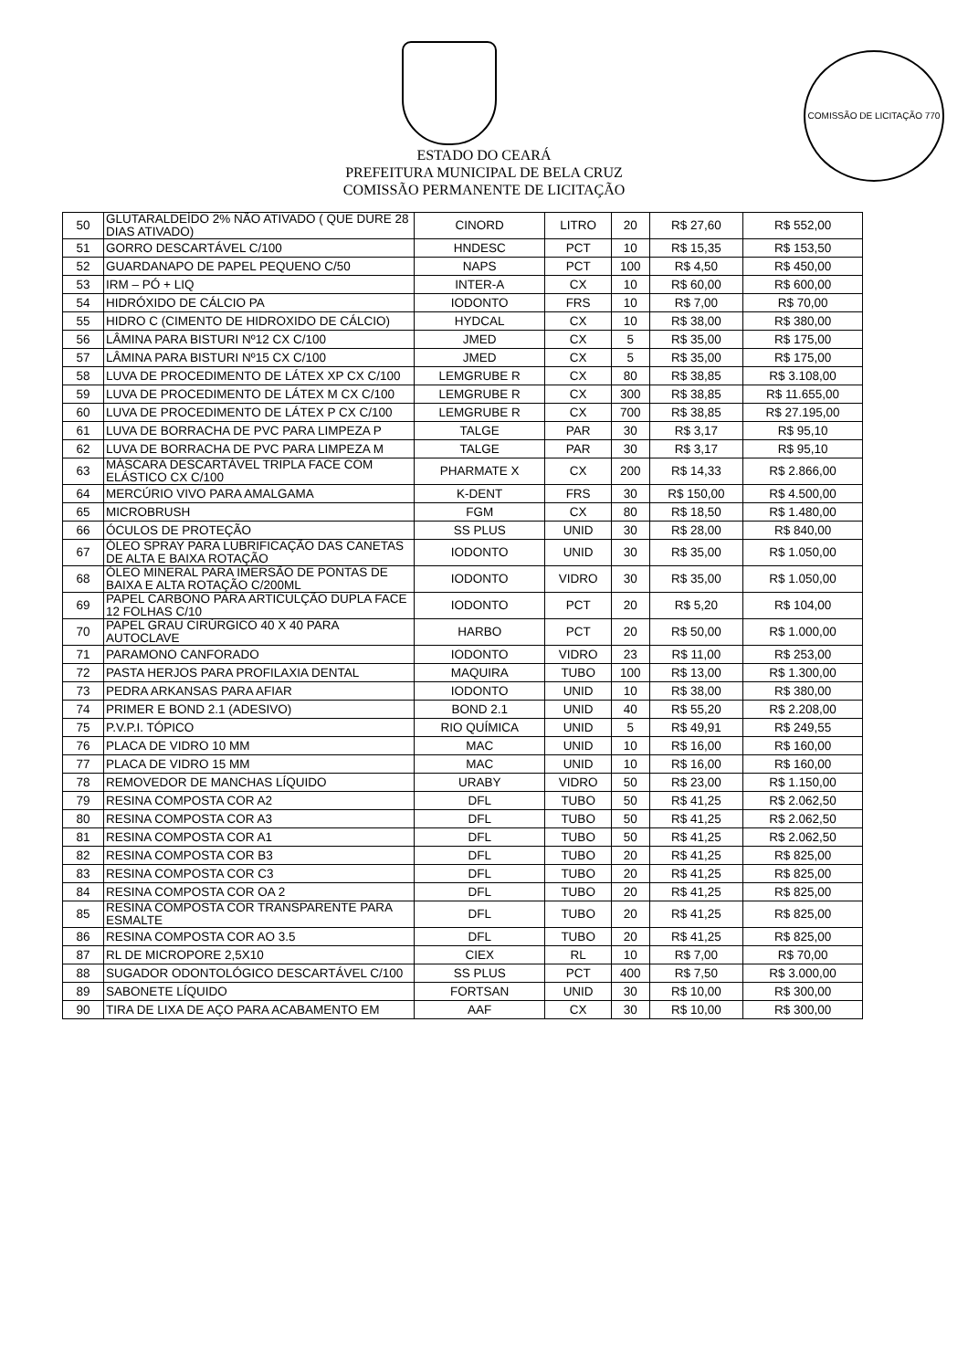COMISSÃO DE LICITAÇÃO 770
ESTADO DO CEARÁ
PREFEITURA MUNICIPAL DE BELA CRUZ
COMISSÃO PERMANENTE DE LICITAÇÃO
| 50 | GLUTARALDEÍDO 2% NÃO ATIVADO ( QUE DURE 28 DIAS ATIVADO) | CINORD | LITRO | 20 | R$ 27,60 | R$ 552,00 |
| 51 | GORRO DESCARTÁVEL C/100 | HNDESC | PCT | 10 | R$ 15,35 | R$ 153,50 |
| 52 | GUARDANAPO DE PAPEL PEQUENO C/50 | NAPS | PCT | 100 | R$ 4,50 | R$ 450,00 |
| 53 | IRM – PÓ + LIQ | INTER-A | CX | 10 | R$ 60,00 | R$ 600,00 |
| 54 | HIDRÓXIDO DE CÁLCIO PA | IODONTO | FRS | 10 | R$ 7,00 | R$ 70,00 |
| 55 | HIDRO C (CIMENTO DE HIDROXIDO DE CÁLCIO) | HYDCAL | CX | 10 | R$ 38,00 | R$ 380,00 |
| 56 | LÂMINA PARA BISTURI Nº12 CX C/100 | JMED | CX | 5 | R$ 35,00 | R$ 175,00 |
| 57 | LÂMINA PARA BISTURI Nº15 CX C/100 | JMED | CX | 5 | R$ 35,00 | R$ 175,00 |
| 58 | LUVA DE PROCEDIMENTO DE LÁTEX XP CX C/100 | LEMGRUBE R | CX | 80 | R$ 38,85 | R$ 3.108,00 |
| 59 | LUVA DE PROCEDIMENTO DE LÁTEX M CX C/100 | LEMGRUBE R | CX | 300 | R$ 38,85 | R$ 11.655,00 |
| 60 | LUVA DE PROCEDIMENTO DE LÁTEX P CX C/100 | LEMGRUBE R | CX | 700 | R$ 38,85 | R$ 27.195,00 |
| 61 | LUVA DE BORRACHA DE PVC PARA LIMPEZA P | TALGE | PAR | 30 | R$ 3,17 | R$ 95,10 |
| 62 | LUVA DE BORRACHA DE PVC PARA LIMPEZA M | TALGE | PAR | 30 | R$ 3,17 | R$ 95,10 |
| 63 | MÁSCARA DESCARTÁVEL TRIPLA FACE COM ELÁSTICO CX C/100 | PHARMATE X | CX | 200 | R$ 14,33 | R$ 2.866,00 |
| 64 | MERCÚRIO VIVO PARA AMALGAMA | K-DENT | FRS | 30 | R$ 150,00 | R$ 4.500,00 |
| 65 | MICROBRUSH | FGM | CX | 80 | R$ 18,50 | R$ 1.480,00 |
| 66 | ÓCULOS DE PROTEÇÃO | SS PLUS | UNID | 30 | R$ 28,00 | R$ 840,00 |
| 67 | ÓLEO SPRAY PARA LUBRIFICAÇÃO DAS CANETAS DE ALTA E BAIXA ROTAÇÃO | IODONTO | UNID | 30 | R$ 35,00 | R$ 1.050,00 |
| 68 | ÓLEO MINERAL PARA IMERSÃO DE PONTAS DE BAIXA E ALTA ROTAÇÃO C/200ML | IODONTO | VIDRO | 30 | R$ 35,00 | R$ 1.050,00 |
| 69 | PAPEL CARBONO PARA ARTICULÇÃO DUPLA FACE 12 FOLHAS C/10 | IODONTO | PCT | 20 | R$ 5,20 | R$ 104,00 |
| 70 | PAPEL GRAU CIRÚRGICO 40 X 40 PARA AUTOCLAVE | HARBO | PCT | 20 | R$ 50,00 | R$ 1.000,00 |
| 71 | PARAMONO CANFORADO | IODONTO | VIDRO | 23 | R$ 11,00 | R$ 253,00 |
| 72 | PASTA HERJOS PARA PROFILAXIA DENTAL | MAQUIRA | TUBO | 100 | R$ 13,00 | R$ 1.300,00 |
| 73 | PEDRA ARKANSAS PARA AFIAR | IODONTO | UNID | 10 | R$ 38,00 | R$ 380,00 |
| 74 | PRIMER E BOND 2.1 (ADESIVO) | BOND 2.1 | UNID | 40 | R$ 55,20 | R$ 2.208,00 |
| 75 | P.V.P.I. TÓPICO | RIO QUÍMICA | UNID | 5 | R$ 49,91 | R$ 249,55 |
| 76 | PLACA DE VIDRO 10 MM | MAC | UNID | 10 | R$ 16,00 | R$ 160,00 |
| 77 | PLACA DE VIDRO 15 MM | MAC | UNID | 10 | R$ 16,00 | R$ 160,00 |
| 78 | REMOVEDOR DE MANCHAS LÍQUIDO | URABY | VIDRO | 50 | R$ 23,00 | R$ 1.150,00 |
| 79 | RESINA COMPOSTA COR A2 | DFL | TUBO | 50 | R$ 41,25 | R$ 2.062,50 |
| 80 | RESINA COMPOSTA COR A3 | DFL | TUBO | 50 | R$ 41,25 | R$ 2.062,50 |
| 81 | RESINA COMPOSTA COR A1 | DFL | TUBO | 50 | R$ 41,25 | R$ 2.062,50 |
| 82 | RESINA COMPOSTA COR B3 | DFL | TUBO | 20 | R$ 41,25 | R$ 825,00 |
| 83 | RESINA COMPOSTA COR C3 | DFL | TUBO | 20 | R$ 41,25 | R$ 825,00 |
| 84 | RESINA COMPOSTA COR OA 2 | DFL | TUBO | 20 | R$ 41,25 | R$ 825,00 |
| 85 | RESINA COMPOSTA COR TRANSPARENTE PARA ESMALTE | DFL | TUBO | 20 | R$ 41,25 | R$ 825,00 |
| 86 | RESINA COMPOSTA COR AO 3.5 | DFL | TUBO | 20 | R$ 41,25 | R$ 825,00 |
| 87 | RL DE MICROPORE 2,5X10 | CIEX | RL | 10 | R$ 7,00 | R$ 70,00 |
| 88 | SUGADOR ODONTOLÓGICO DESCARTÁVEL C/100 | SS PLUS | PCT | 400 | R$ 7,50 | R$ 3.000,00 |
| 89 | SABONETE LÍQUIDO | FORTSAN | UNID | 30 | R$ 10,00 | R$ 300,00 |
| 90 | TIRA DE LIXA DE AÇO PARA ACABAMENTO EM | AAF | CX | 30 | R$ 10,00 | R$ 300,00 |